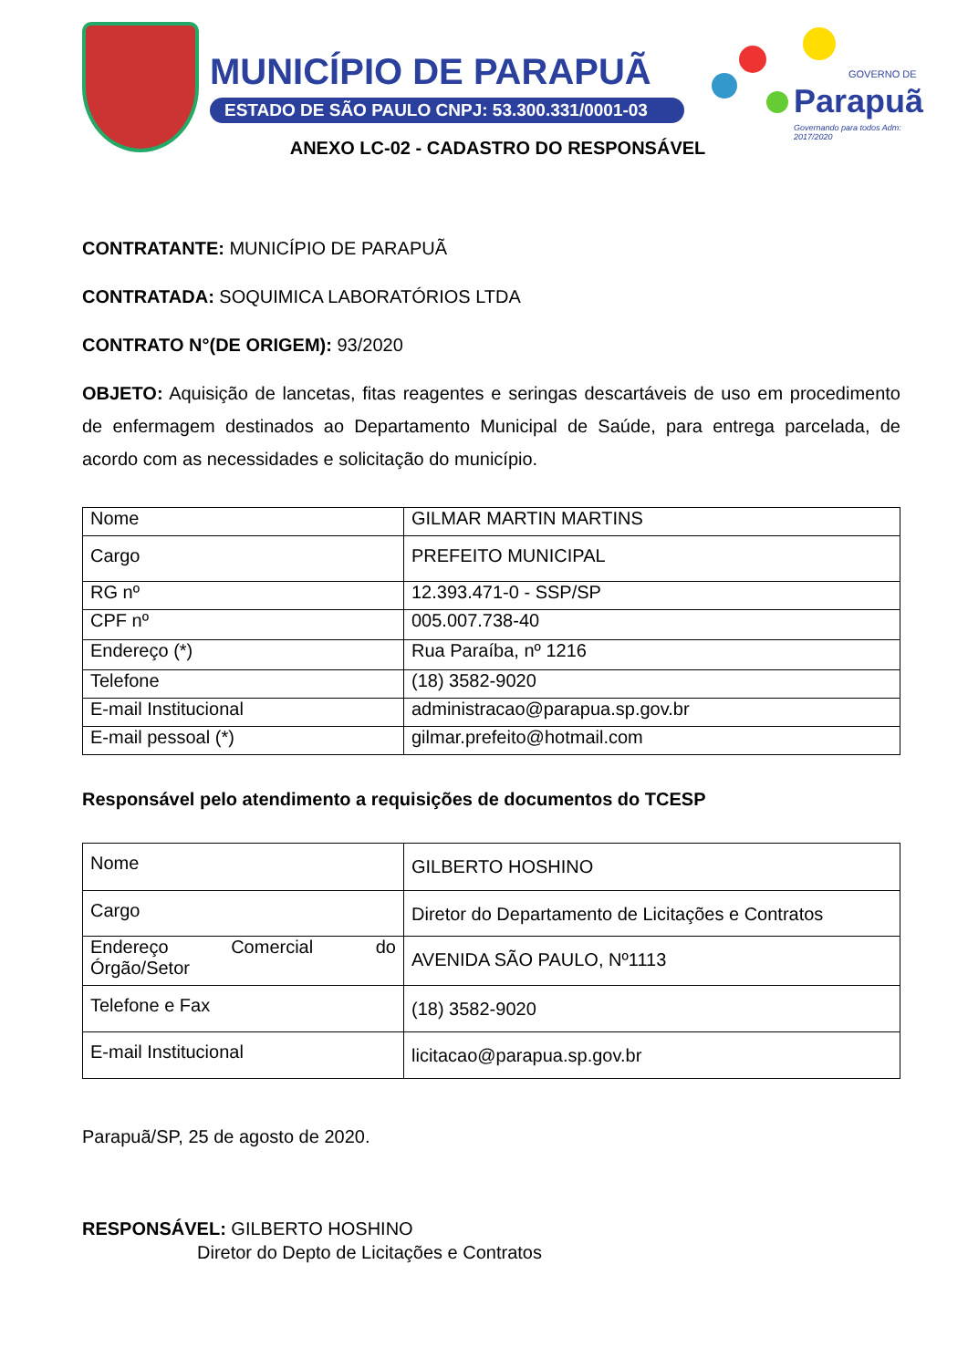MUNICÍPIO DE PARAPUÃ
ESTADO DE SÃO PAULO CNPJ: 53.300.331/0001-03
Parapuã
GOVERNO DE
Governando para todos Adm: 2017/2020
ANEXO LC-02 - CADASTRO DO RESPONSÁVEL
CONTRATANTE: MUNICÍPIO DE PARAPUÃ
CONTRATADA: SOQUIMICA LABORATÓRIOS LTDA
CONTRATO N°(DE ORIGEM): 93/2020
OBJETO: Aquisição de lancetas, fitas reagentes e seringas descartáveis de uso em procedimento de enfermagem destinados ao Departamento Municipal de Saúde, para entrega parcelada, de acordo com as necessidades e solicitação do município.
| Nome | GILMAR MARTIN MARTINS |
| Cargo | PREFEITO MUNICIPAL |
| RG nº | 12.393.471-0 - SSP/SP |
| CPF nº | 005.007.738-40 |
| Endereço (*) | Rua Paraíba, nº 1216 |
| Telefone | (18) 3582-9020 |
| E-mail Institucional | administracao@parapua.sp.gov.br |
| E-mail pessoal (*) | gilmar.prefeito@hotmail.com |
Responsável pelo atendimento a requisições de documentos do TCESP
| Nome | GILBERTO HOSHINO |
| Cargo | Diretor do Departamento de Licitações e Contratos |
| Endereço Comercial do Órgão/Setor | AVENIDA SÃO PAULO, Nº1113 |
| Telefone e Fax | (18) 3582-9020 |
| E-mail Institucional | licitacao@parapua.sp.gov.br |
Parapuã/SP, 25 de agosto de 2020.
RESPONSÁVEL: GILBERTO HOSHINO
Diretor do Depto de Licitações e Contratos